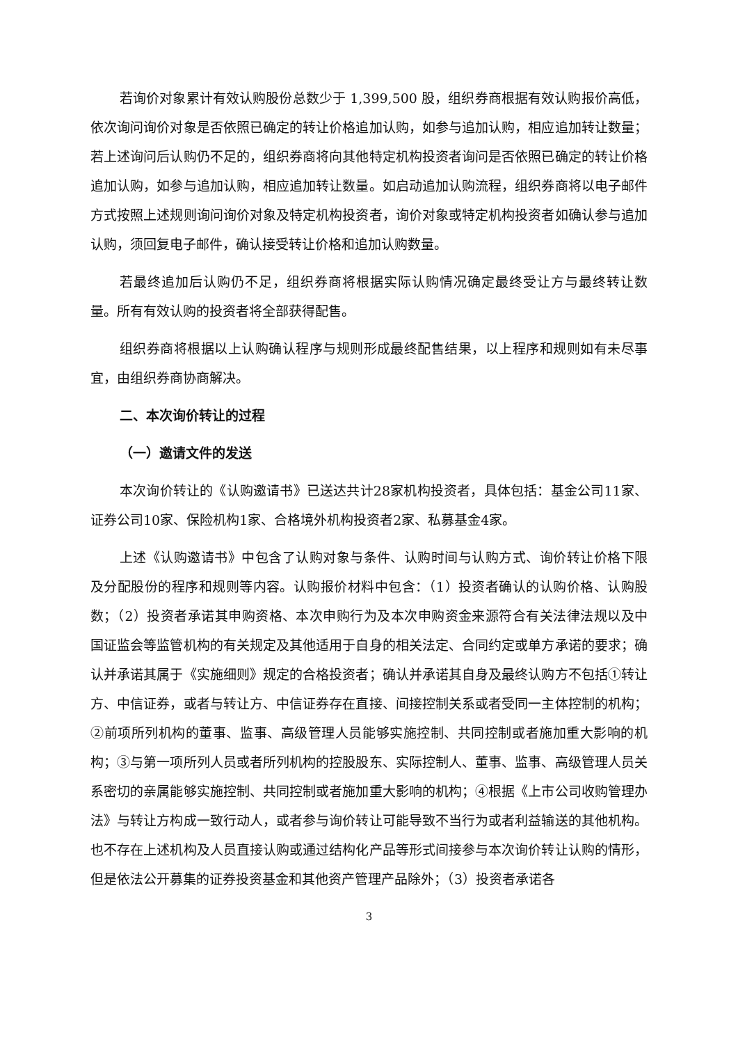若询价对象累计有效认购股份总数少于 1,399,500 股，组织券商根据有效认购报价高低，依次询问询价对象是否依照已确定的转让价格追加认购，如参与追加认购，相应追加转让数量；若上述询问后认购仍不足的，组织券商将向其他特定机构投资者询问是否依照已确定的转让价格追加认购，如参与追加认购，相应追加转让数量。如启动追加认购流程，组织券商将以电子邮件方式按照上述规则询问询价对象及特定机构投资者，询价对象或特定机构投资者如确认参与追加认购，须回复电子邮件，确认接受转让价格和追加认购数量。
若最终追加后认购仍不足，组织券商将根据实际认购情况确定最终受让方与最终转让数量。所有有效认购的投资者将全部获得配售。
组织券商将根据以上认购确认程序与规则形成最终配售结果，以上程序和规则如有未尽事宜，由组织券商协商解决。
二、本次询价转让的过程
（一）邀请文件的发送
本次询价转让的《认购邀请书》已送达共计28家机构投资者，具体包括：基金公司11家、证券公司10家、保险机构1家、合格境外机构投资者2家、私募基金4家。
上述《认购邀请书》中包含了认购对象与条件、认购时间与认购方式、询价转让价格下限及分配股份的程序和规则等内容。认购报价材料中包含：（1）投资者确认的认购价格、认购股数；（2）投资者承诺其申购资格、本次申购行为及本次申购资金来源符合有关法律法规以及中国证监会等监管机构的有关规定及其他适用于自身的相关法定、合同约定或单方承诺的要求；确认并承诺其属于《实施细则》规定的合格投资者；确认并承诺其自身及最终认购方不包括①转让方、中信证券，或者与转让方、中信证券存在直接、间接控制关系或者受同一主体控制的机构；②前项所列机构的董事、监事、高级管理人员能够实施控制、共同控制或者施加重大影响的机构；③与第一项所列人员或者所列机构的控股股东、实际控制人、董事、监事、高级管理人员关系密切的亲属能够实施控制、共同控制或者施加重大影响的机构；④根据《上市公司收购管理办法》与转让方构成一致行动人，或者参与询价转让可能导致不当行为或者利益输送的其他机构。也不存在上述机构及人员直接认购或通过结构化产品等形式间接参与本次询价转让认购的情形，但是依法公开募集的证券投资基金和其他资产管理产品除外；（3）投资者承诺各
3